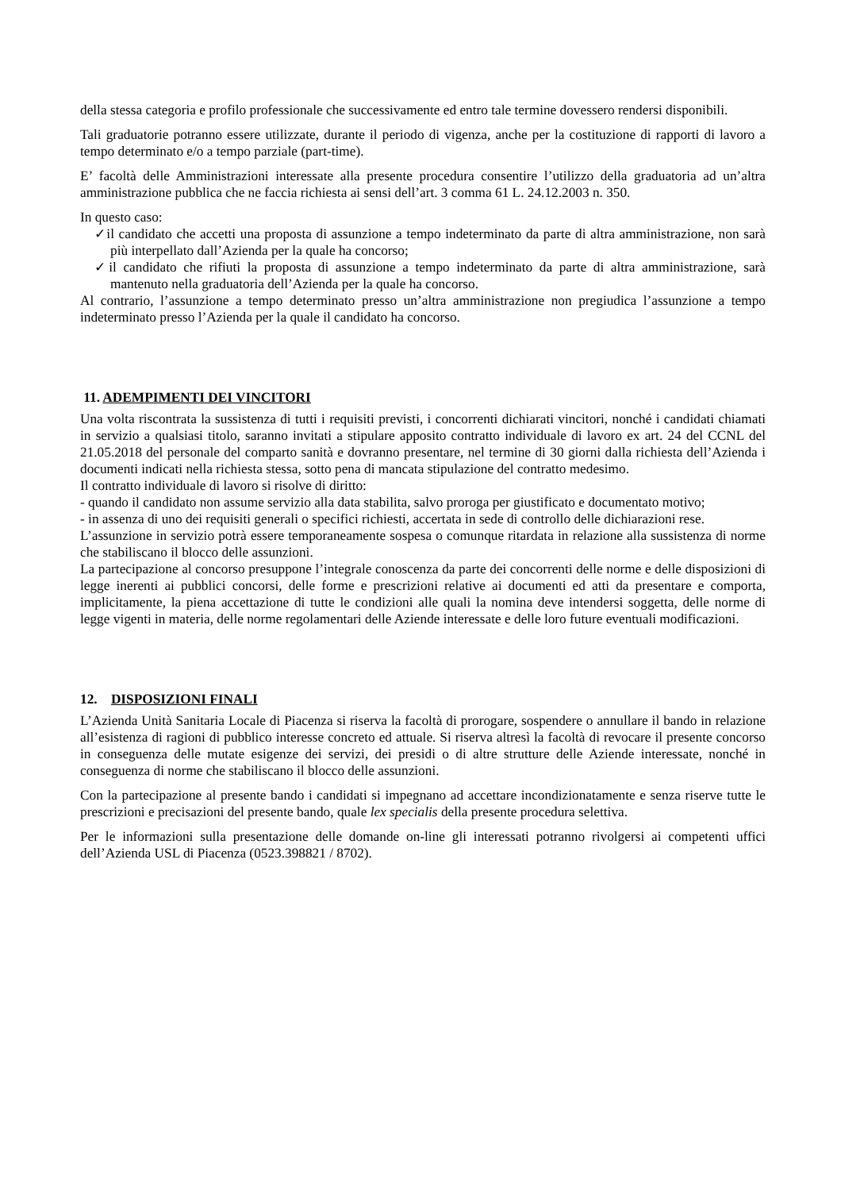della stessa categoria e profilo professionale che successivamente ed entro tale termine dovessero rendersi disponibili.
Tali graduatorie potranno essere utilizzate, durante il periodo di vigenza, anche per la costituzione di rapporti di lavoro a tempo determinato e/o a tempo parziale (part-time).
E’ facoltà delle Amministrazioni interessate alla presente procedura consentire l’utilizzo della graduatoria ad un’altra amministrazione pubblica che ne faccia richiesta ai sensi dell’art. 3 comma 61 L. 24.12.2003 n. 350.
In questo caso:
✓il candidato che accetti una proposta di assunzione a tempo indeterminato da parte di altra amministrazione, non sarà più interpellato dall’Azienda per la quale ha concorso;
✓il candidato che rifiuti la proposta di assunzione a tempo indeterminato da parte di altra amministrazione, sarà mantenuto nella graduatoria dell’Azienda per la quale ha concorso.
Al contrario, l’assunzione a tempo determinato presso un’altra amministrazione non pregiudica l’assunzione a tempo indeterminato presso l’Azienda per la quale il candidato ha concorso.
11. ADEMPIMENTI DEI VINCITORI
Una volta riscontrata la sussistenza di tutti i requisiti previsti, i concorrenti dichiarati vincitori, nonché i candidati chiamati in servizio a qualsiasi titolo, saranno invitati a stipulare apposito contratto individuale di lavoro ex art. 24 del CCNL del 21.05.2018 del personale del comparto sanità e dovranno presentare, nel termine di 30 giorni dalla richiesta dell’Azienda i documenti indicati nella richiesta stessa, sotto pena di mancata stipulazione del contratto medesimo.
Il contratto individuale di lavoro si risolve di diritto:
- quando il candidato non assume servizio alla data stabilita, salvo proroga per giustificato e documentato motivo;
- in assenza di uno dei requisiti generali o specifici richiesti, accertata in sede di controllo delle dichiarazioni rese.
L’assunzione in servizio potrà essere temporaneamente sospesa o comunque ritardata in relazione alla sussistenza di norme che stabiliscano il blocco delle assunzioni.
La partecipazione al concorso presuppone l’integrale conoscenza da parte dei concorrenti delle norme e delle disposizioni di legge inerenti ai pubblici concorsi, delle forme e prescrizioni relative ai documenti ed atti da presentare e comporta, implicitamente, la piena accettazione di tutte le condizioni alle quali la nomina deve intendersi soggetta, delle norme di legge vigenti in materia, delle norme regolamentari delle Aziende interessate e delle loro future eventuali modificazioni.
12. DISPOSIZIONI FINALI
L’Azienda Unità Sanitaria Locale di Piacenza si riserva la facoltà di prorogare, sospendere o annullare il bando in relazione all’esistenza di ragioni di pubblico interesse concreto ed attuale. Si riserva altresì la facoltà di revocare il presente concorso in conseguenza delle mutate esigenze dei servizi, dei presidi o di altre strutture delle Aziende interessate, nonché in conseguenza di norme che stabiliscano il blocco delle assunzioni.
Con la partecipazione al presente bando i candidati si impegnano ad accettare incondizionatamente e senza riserve tutte le prescrizioni e precisazioni del presente bando, quale lex specialis della presente procedura selettiva.
Per le informazioni sulla presentazione delle domande on-line gli interessati potranno rivolgersi ai competenti uffici dell’Azienda USL di Piacenza (0523.398821 / 8702).